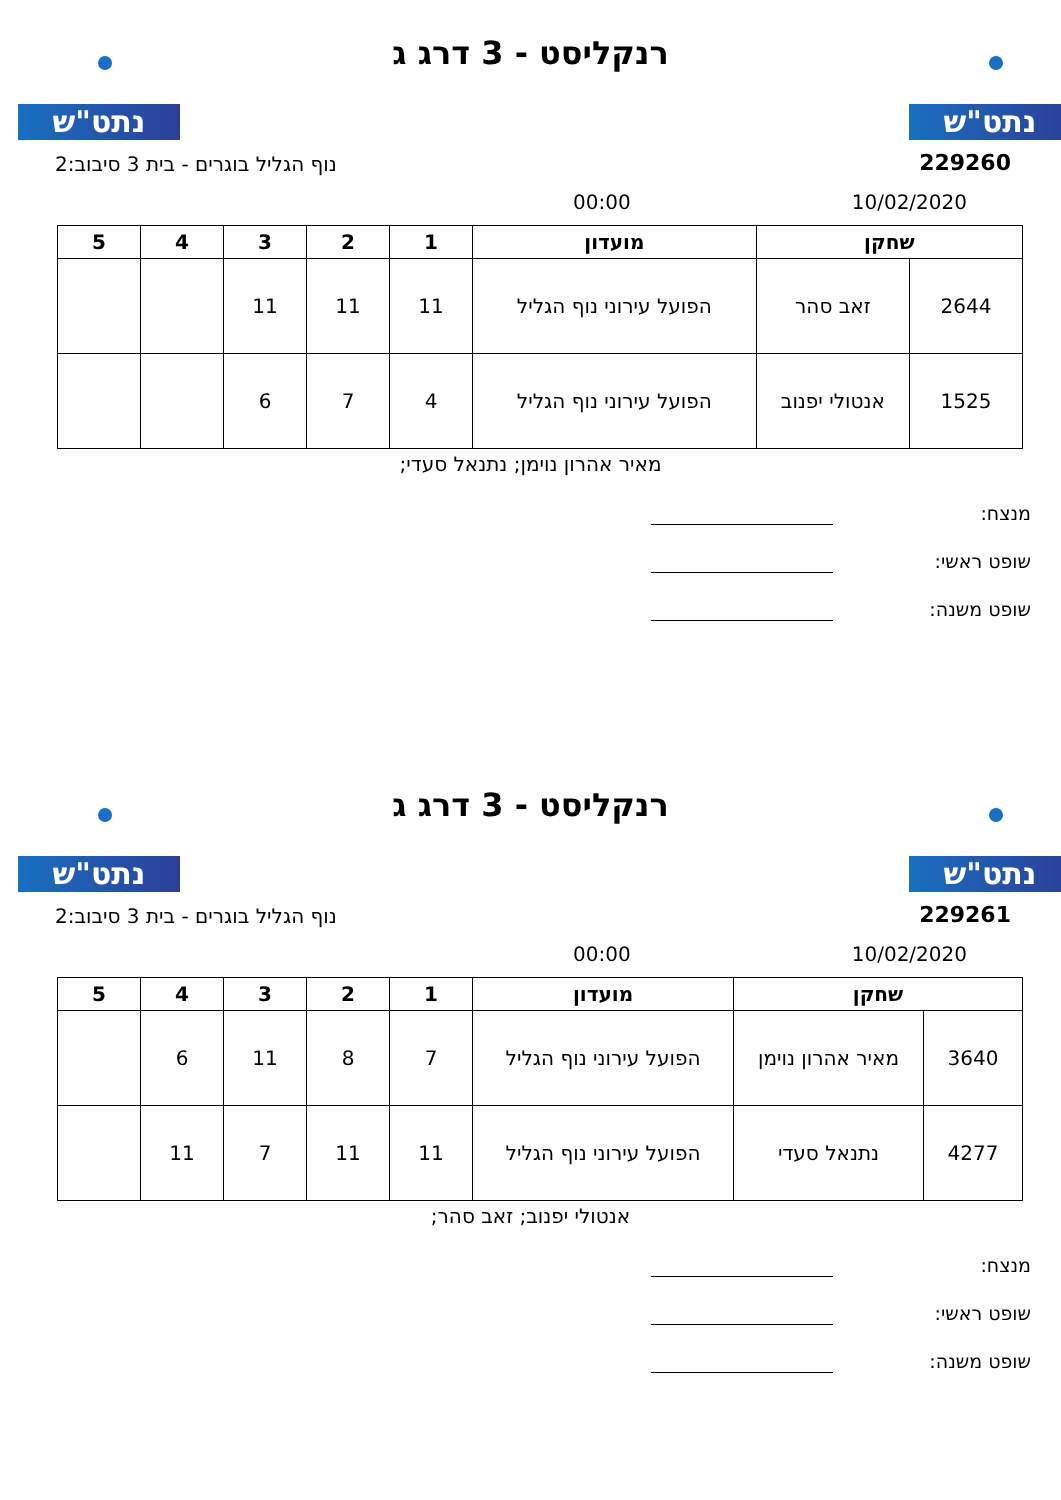נתט"ש נתט"ש
רנקליסט - 3 דרג ג
229260
נוף הגליל בוגרים - בית 3 סיבוב:2
10/02/2020 00:00
| שחקן | | מועדון | 1 | 2 | 3 | 4 | 5 |
| --- | --- | --- | --- | --- | --- | --- | --- |
| 2644 | זאב סהר | הפועל עירוני נוף הגליל | 11 | 11 | 11 | | |
| 1525 | אנטולי יפנוב | הפועל עירוני נוף הגליל | 4 | 7 | 6 | | |
מאיר אהרון נוימן; נתנאל סעדי;
מנצח:
שופט ראשי:
שופט משנה:
נתט"ש נתט"ש
רנקליסט - 3 דרג ג
229261
נוף הגליל בוגרים - בית 3 סיבוב:2
10/02/2020 00:00
| שחקן | | מועדון | 1 | 2 | 3 | 4 | 5 |
| --- | --- | --- | --- | --- | --- | --- | --- |
| 3640 | מאיר אהרון נוימן | הפועל עירוני נוף הגליל | 7 | 8 | 11 | 6 | |
| 4277 | נתנאל סעדי | הפועל עירוני נוף הגליל | 11 | 11 | 7 | 11 | |
אנטולי יפנוב; זאב סהר;
מנצח:
שופט ראשי:
שופט משנה: